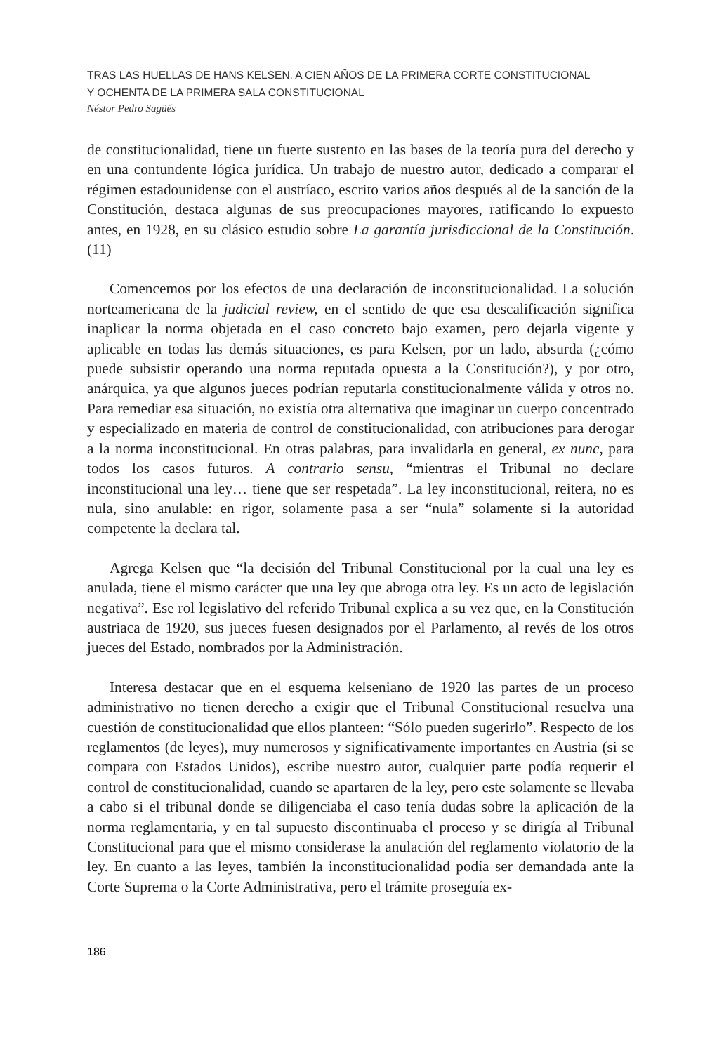TRAS LAS HUELLAS DE HANS KELSEN. A CIEN AÑOS DE LA PRIMERA CORTE CONSTITUCIONAL
Y OCHENTA DE LA PRIMERA SALA CONSTITUCIONAL
Néstor Pedro Sagüés
de constitucionalidad, tiene un fuerte sustento en las bases de la teoría pura del derecho y en una contundente lógica jurídica. Un trabajo de nuestro autor, dedicado a comparar el régimen estadounidense con el austríaco, escrito varios años después al de la sanción de la Constitución, destaca algunas de sus preocupaciones mayores, ratificando lo expuesto antes, en 1928, en su clásico estudio sobre La garantía jurisdiccional de la Constitución. (11)
Comencemos por los efectos de una declaración de inconstitucionalidad. La solución norteamericana de la judicial review, en el sentido de que esa descalificación significa inaplicar la norma objetada en el caso concreto bajo examen, pero dejarla vigente y aplicable en todas las demás situaciones, es para Kelsen, por un lado, absurda (¿cómo puede subsistir operando una norma reputada opuesta a la Constitución?), y por otro, anárquica, ya que algunos jueces podrían reputarla constitucionalmente válida y otros no. Para remediar esa situación, no existía otra alternativa que imaginar un cuerpo concentrado y especializado en materia de control de constitucionalidad, con atribuciones para derogar a la norma inconstitucional. En otras palabras, para invalidarla en general, ex nunc, para todos los casos futuros. A contrario sensu, “mientras el Tribunal no declare inconstitucional una ley… tiene que ser respetada”. La ley inconstitucional, reitera, no es nula, sino anulable: en rigor, solamente pasa a ser “nula” solamente si la autoridad competente la declara tal.
Agrega Kelsen que “la decisión del Tribunal Constitucional por la cual una ley es anulada, tiene el mismo carácter que una ley que abroga otra ley. Es un acto de legislación negativa”. Ese rol legislativo del referido Tribunal explica a su vez que, en la Constitución austriaca de 1920, sus jueces fuesen designados por el Parlamento, al revés de los otros jueces del Estado, nombrados por la Administración.
Interesa destacar que en el esquema kelseniano de 1920 las partes de un proceso administrativo no tienen derecho a exigir que el Tribunal Constitucional resuelva una cuestión de constitucionalidad que ellos planteen: “Sólo pueden sugerirlo”. Respecto de los reglamentos (de leyes), muy numerosos y significativamente importantes en Austria (si se compara con Estados Unidos), escribe nuestro autor, cualquier parte podía requerir el control de constitucionalidad, cuando se apartaren de la ley, pero este solamente se llevaba a cabo si el tribunal donde se diligenciaba el caso tenía dudas sobre la aplicación de la norma reglamentaria, y en tal supuesto discontinuaba el proceso y se dirigía al Tribunal Constitucional para que el mismo considerase la anulación del reglamento violatorio de la ley. En cuanto a las leyes, también la inconstitucionalidad podía ser demandada ante la Corte Suprema o la Corte Administrativa, pero el trámite proseguía ex-
186